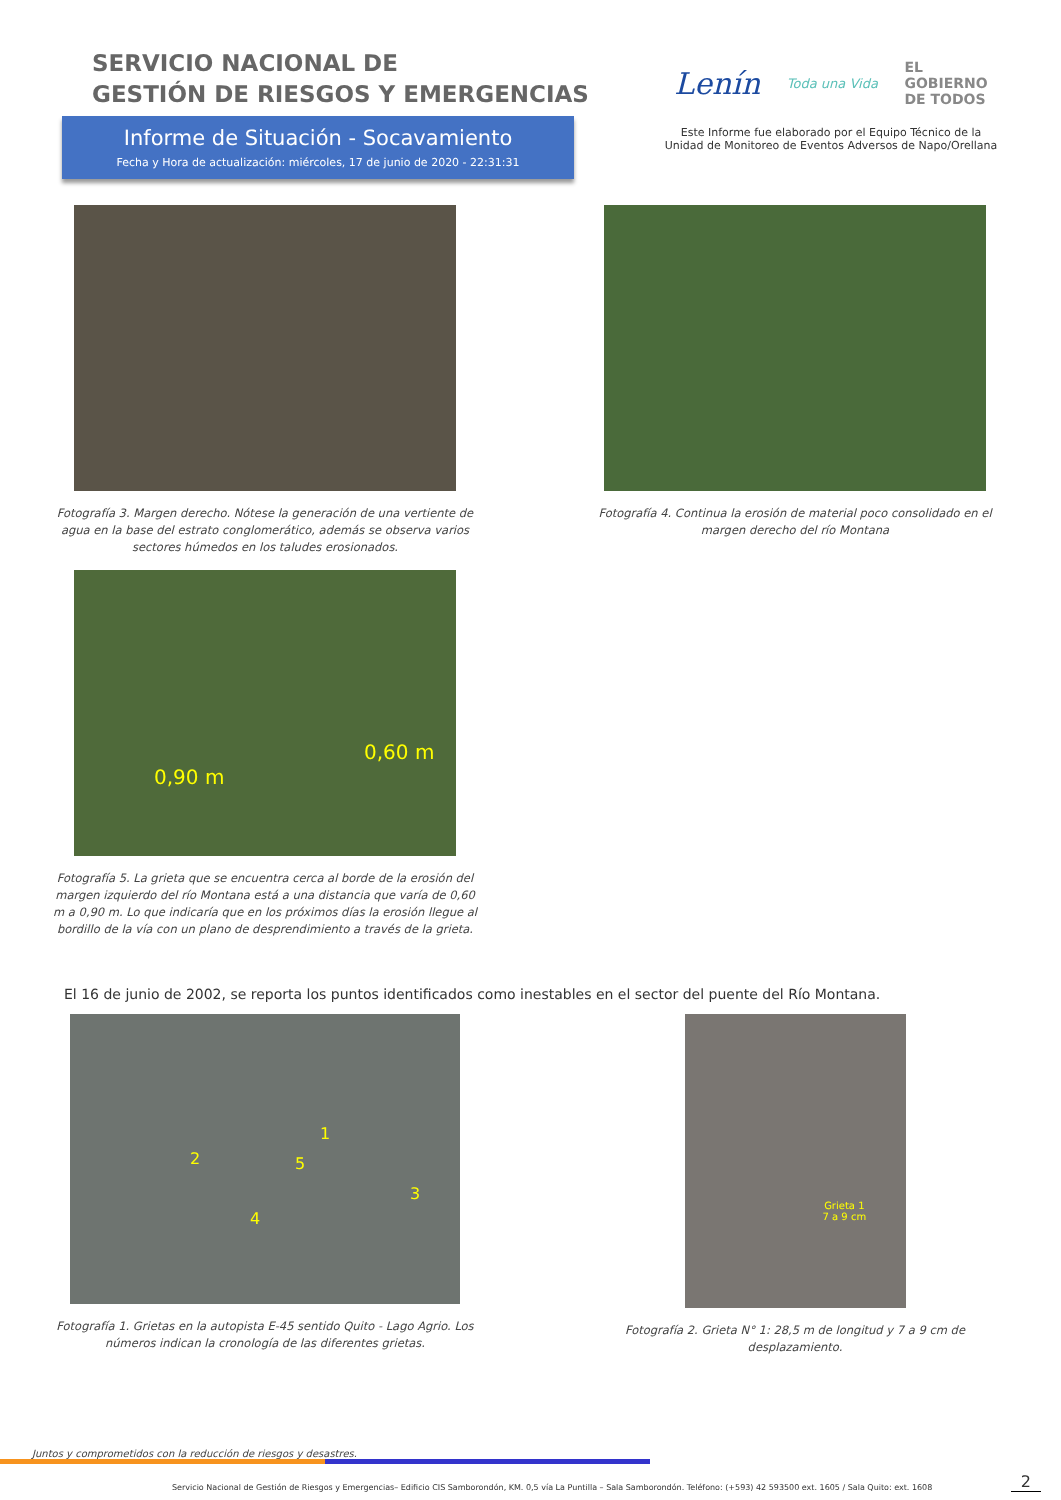SERVICIO NACIONAL DE
GESTIÓN DE RIESGOS Y EMERGENCIAS
Informe de Situación - Socavamiento
Fecha y Hora de actualización: miércoles, 17 de junio de 2020 - 22:31:31
Lenín Toda una Vida EL
GOBIERNO
DE TODOS
Este Informe fue elaborado por el Equipo Técnico de la Unidad de Monitoreo de Eventos Adversos de Napo/Orellana
Fotografía 3. Margen derecho. Nótese la generación de una vertiente de agua en la base del estrato conglomerático, además se observa varios sectores húmedos en los taludes erosionados.
Fotografía 4. Continua la erosión de material poco consolidado en el margen derecho del río Montana
0,90 m
0,60 m
Fotografía 5. La grieta que se encuentra cerca al borde de la erosión del margen izquierdo del río Montana está a una distancia que varía de 0,60 m a 0,90 m. Lo que indicaría que en los próximos días la erosión llegue al bordillo de la vía con un plano de desprendimiento a través de la grieta.
El 16 de junio de 2002, se reporta los puntos identificados como inestables en el sector del puente del Río Montana.
1
2
3
4
5
Fotografía 1. Grietas en la autopista E-45 sentido Quito - Lago Agrio. Los números indican la cronología de las diferentes grietas.
Grieta 1
7 a 9 cm
Fotografía 2. Grieta N° 1: 28,5 m de longitud y 7 a 9 cm de desplazamiento.
Juntos y comprometidos con la reducción de riesgos y desastres.
Servicio Nacional de Gestión de Riesgos y Emergencias– Edificio CIS Samborondón, KM. 0,5 vía La Puntilla – Sala Samborondón. Teléfono: (+593) 42 593500 ext. 1605 / Sala Quito: ext. 1608 2